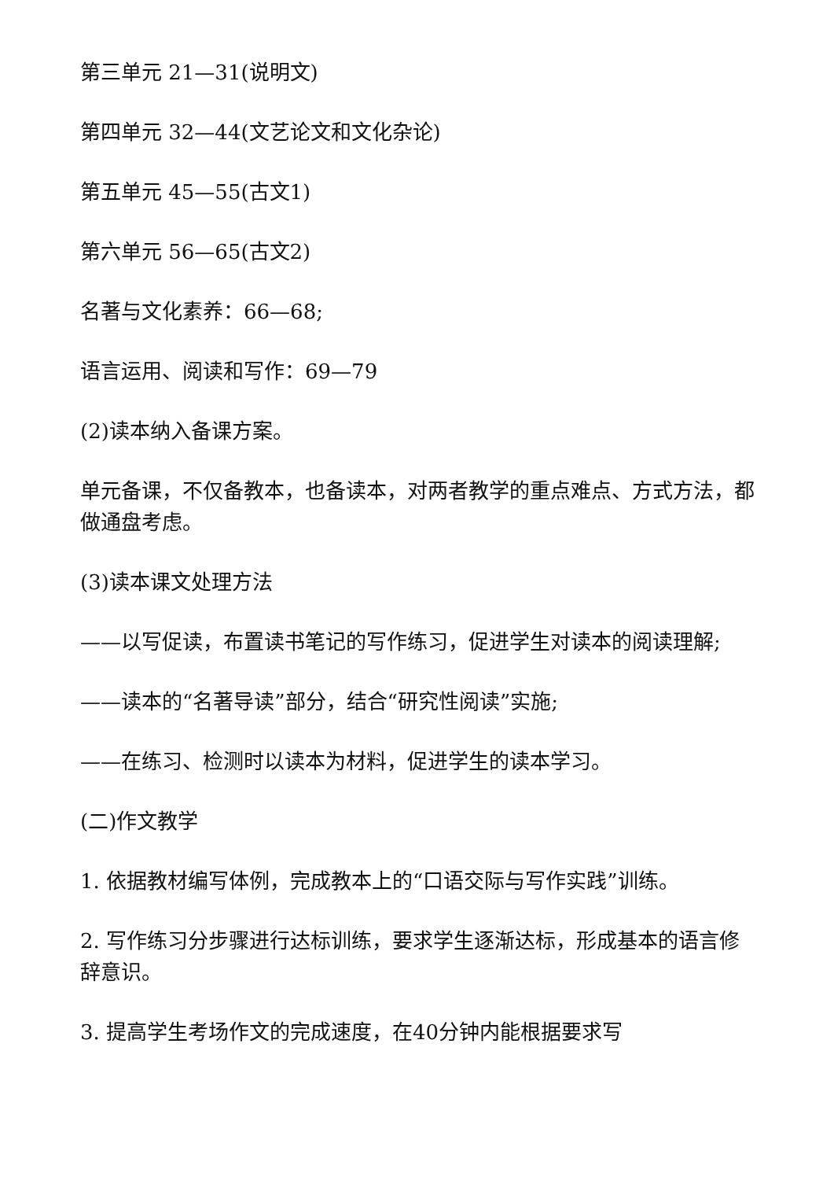第三单元 21—31(说明文)
第四单元 32—44(文艺论文和文化杂论)
第五单元 45—55(古文1)
第六单元 56—65(古文2)
名著与文化素养：66—68;
语言运用、阅读和写作：69—79
(2)读本纳入备课方案。
单元备课，不仅备教本，也备读本，对两者教学的重点难点、方式方法，都做通盘考虑。
(3)读本课文处理方法
——以写促读，布置读书笔记的写作练习，促进学生对读本的阅读理解;
——读本的“名著导读”部分，结合“研究性阅读”实施;
——在练习、检测时以读本为材料，促进学生的读本学习。
(二)作文教学
1. 依据教材编写体例，完成教本上的“口语交际与写作实践”训练。
2. 写作练习分步骤进行达标训练，要求学生逐渐达标，形成基本的语言修辞意识。
3. 提高学生考场作文的完成速度，在40分钟内能根据要求写